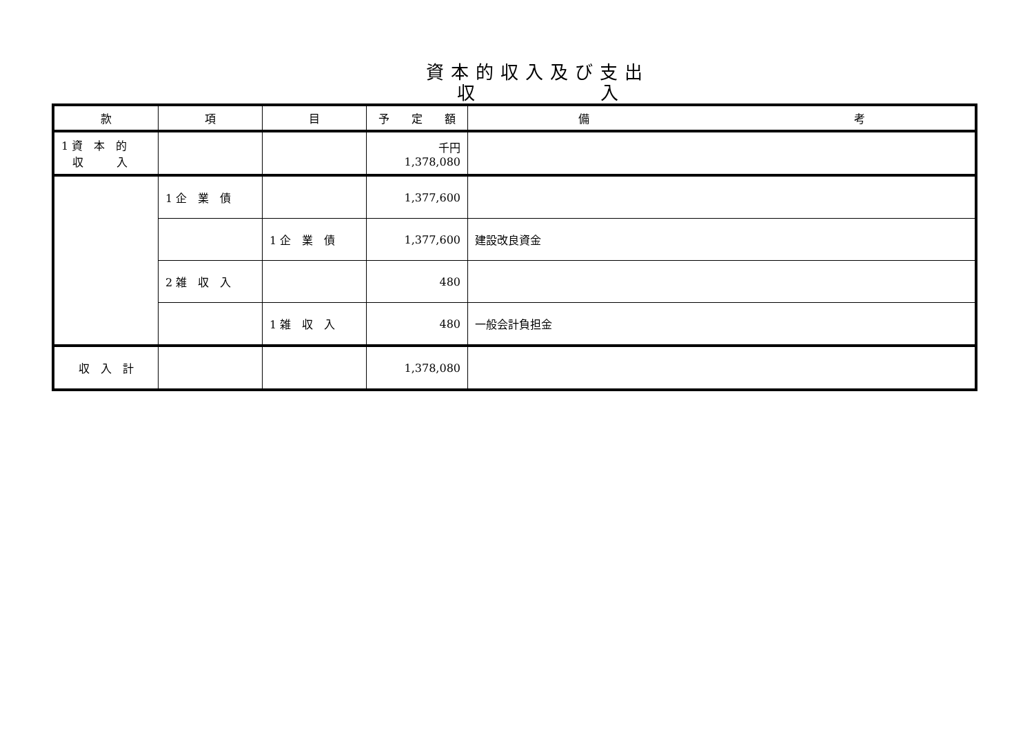資本的収入及び支出
収　　　　　　　入
| 款 | 項 | 目 | 予 定 額 | 備 考 |
| --- | --- | --- | --- | --- |
| 1 資 本 的 収 入 | | | 千円 1,378,080 | |
| | 1 企 業 債 | | 1,377,600 | |
| | | 1 企 業 債 | 1,377,600 | 建設改良資金 |
| | 2 雑 収 入 | | 480 | |
| | | 1 雑 収 入 | 480 | 一般会計負担金 |
| 収 入 計 | | | 1,378,080 | |